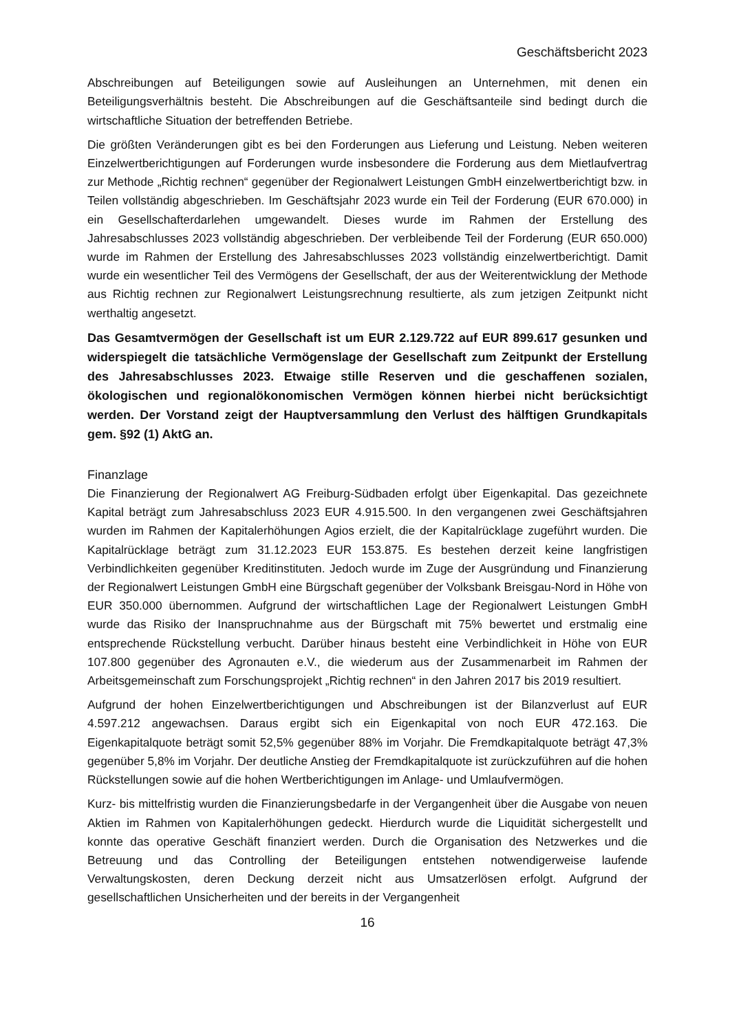Geschäftsbericht 2023
Abschreibungen auf Beteiligungen sowie auf Ausleihungen an Unternehmen, mit denen ein Beteiligungsverhältnis besteht. Die Abschreibungen auf die Geschäftsanteile sind bedingt durch die wirtschaftliche Situation der betreffenden Betriebe.
Die größten Veränderungen gibt es bei den Forderungen aus Lieferung und Leistung. Neben weiteren Einzelwertberichtigungen auf Forderungen wurde insbesondere die Forderung aus dem Mietlaufvertrag zur Methode „Richtig rechnen“ gegenüber der Regionalwert Leistungen GmbH einzelwertberichtigt bzw. in Teilen vollständig abgeschrieben. Im Geschäftsjahr 2023 wurde ein Teil der Forderung (EUR 670.000) in ein Gesellschafterdarlehen umgewandelt. Dieses wurde im Rahmen der Erstellung des Jahresabschlusses 2023 vollständig abgeschrieben. Der verbleibende Teil der Forderung (EUR 650.000) wurde im Rahmen der Erstellung des Jahresabschlusses 2023 vollständig einzelwertberichtigt. Damit wurde ein wesentlicher Teil des Vermögens der Gesellschaft, der aus der Weiterentwicklung der Methode aus Richtig rechnen zur Regionalwert Leistungsrechnung resultierte, als zum jetzigen Zeitpunkt nicht werthaltig angesetzt.
Das Gesamtvermögen der Gesellschaft ist um EUR 2.129.722 auf EUR 899.617 gesunken und widerspiegelt die tatsächliche Vermögenslage der Gesellschaft zum Zeitpunkt der Erstellung des Jahresabschlusses 2023. Etwaige stille Reserven und die geschaffenen sozialen, ökologischen und regionalökonomischen Vermögen können hierbei nicht berücksichtigt werden. Der Vorstand zeigt der Hauptversammlung den Verlust des hälftigen Grundkapitals gem. §92 (1) AktG an.
Finanzlage
Die Finanzierung der Regionalwert AG Freiburg-Südbaden erfolgt über Eigenkapital. Das gezeichnete Kapital beträgt zum Jahresabschluss 2023 EUR 4.915.500. In den vergangenen zwei Geschäftsjahren wurden im Rahmen der Kapitalerhöhungen Agios erzielt, die der Kapitalrücklage zugeführt wurden. Die Kapitalrücklage beträgt zum 31.12.2023 EUR 153.875. Es bestehen derzeit keine langfristigen Verbindlichkeiten gegenüber Kreditinstituten. Jedoch wurde im Zuge der Ausgründung und Finanzierung der Regionalwert Leistungen GmbH eine Bürgschaft gegenüber der Volksbank Breisgau-Nord in Höhe von EUR 350.000 übernommen. Aufgrund der wirtschaftlichen Lage der Regionalwert Leistungen GmbH wurde das Risiko der Inanspruchnahme aus der Bürgschaft mit 75% bewertet und erstmalig eine entsprechende Rückstellung verbucht. Darüber hinaus besteht eine Verbindlichkeit in Höhe von EUR 107.800 gegenüber des Agronauten e.V., die wiederum aus der Zusammenarbeit im Rahmen der Arbeitsgemeinschaft zum Forschungsprojekt „Richtig rechnen“ in den Jahren 2017 bis 2019 resultiert.
Aufgrund der hohen Einzelwertberichtigungen und Abschreibungen ist der Bilanzverlust auf EUR 4.597.212 angewachsen. Daraus ergibt sich ein Eigenkapital von noch EUR 472.163. Die Eigenkapitalquote beträgt somit 52,5% gegenüber 88% im Vorjahr. Die Fremdkapitalquote beträgt 47,3% gegenüber 5,8% im Vorjahr. Der deutliche Anstieg der Fremdkapitalquote ist zurückzuführen auf die hohen Rückstellungen sowie auf die hohen Wertberichtigungen im Anlage- und Umlaufvermögen.
Kurz- bis mittelfristig wurden die Finanzierungsbedarfe in der Vergangenheit über die Ausgabe von neuen Aktien im Rahmen von Kapitalerhöhungen gedeckt. Hierdurch wurde die Liquidität sichergestellt und konnte das operative Geschäft finanziert werden. Durch die Organisation des Netzwerkes und die Betreuung und das Controlling der Beteiligungen entstehen notwendigerweise laufende Verwaltungskosten, deren Deckung derzeit nicht aus Umsatzerlösen erfolgt. Aufgrund der gesellschaftlichen Unsicherheiten und der bereits in der Vergangenheit
16